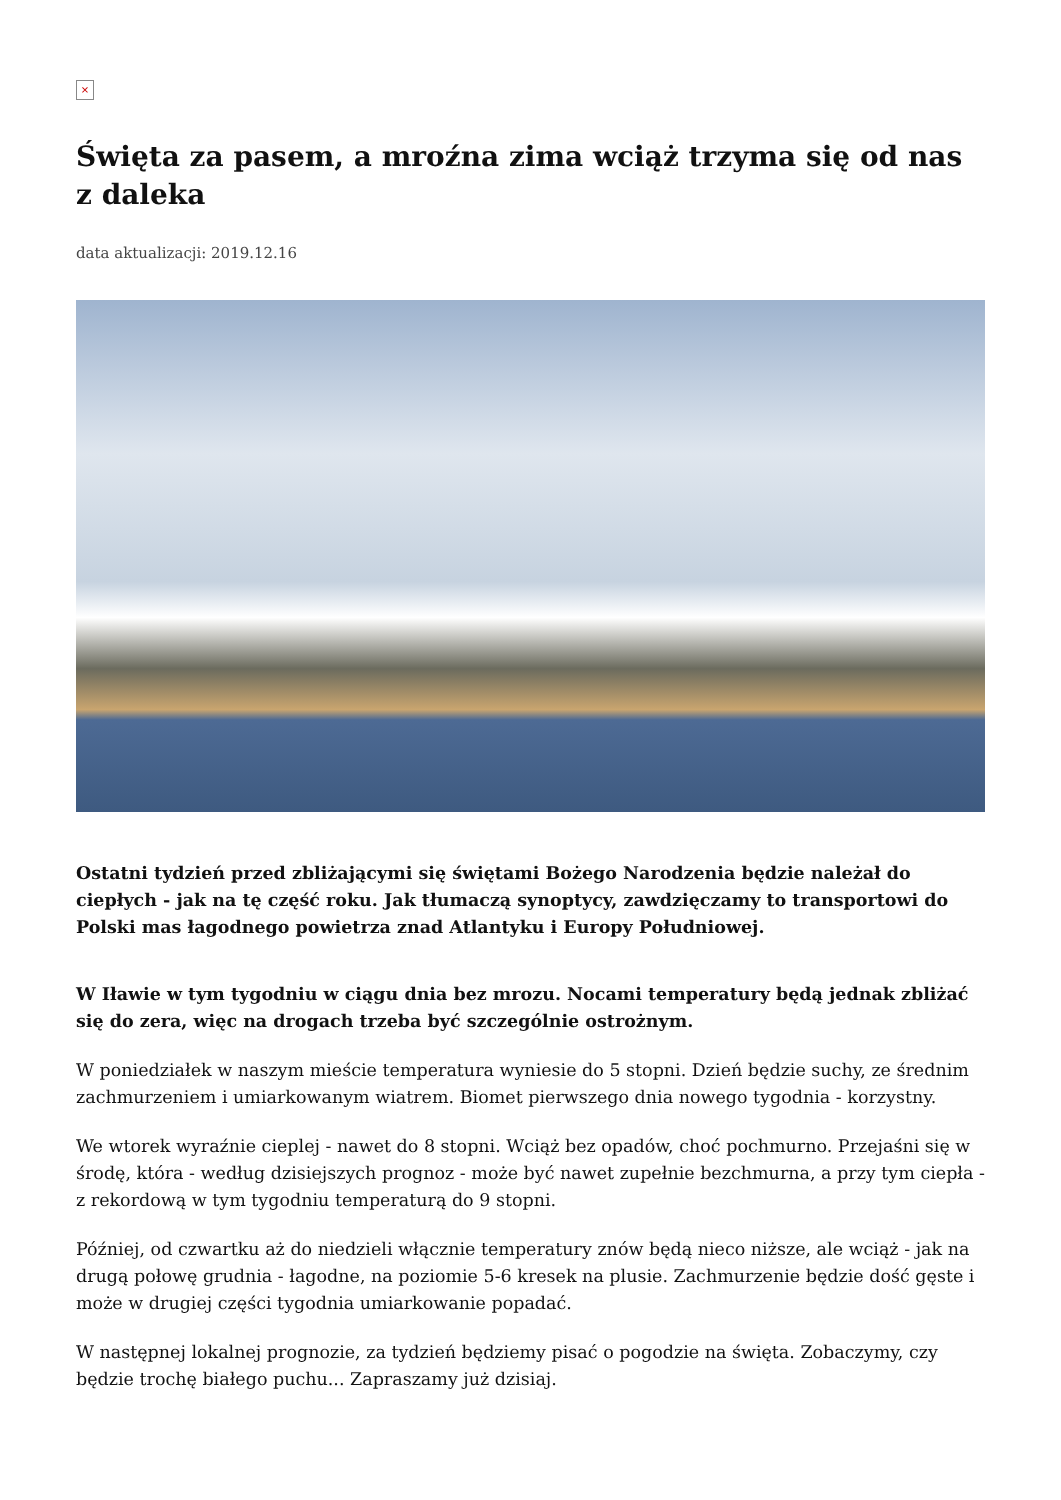×
Święta za pasem, a mroźna zima wciąż trzyma się od nas z daleka
data aktualizacji: 2019.12.16
Ostatni tydzień przed zbliżającymi się świętami Bożego Narodzenia będzie należał do ciepłych - jak na tę część roku. Jak tłumaczą synoptycy, zawdzięczamy to transportowi do Polski mas łagodnego powietrza znad Atlantyku i Europy Południowej.
W Iławie w tym tygodniu w ciągu dnia bez mrozu. Nocami temperatury będą jednak zbliżać się do zera, więc na drogach trzeba być szczególnie ostrożnym.
W poniedziałek w naszym mieście temperatura wyniesie do 5 stopni. Dzień będzie suchy, ze średnim zachmurzeniem i umiarkowanym wiatrem. Biomet pierwszego dnia nowego tygodnia - korzystny.
We wtorek wyraźnie cieplej - nawet do 8 stopni. Wciąż bez opadów, choć pochmurno. Przejaśni się w środę, która - według dzisiejszych prognoz - może być nawet zupełnie bezchmurna, a przy tym ciepła - z rekordową w tym tygodniu temperaturą do 9 stopni.
Później, od czwartku aż do niedzieli włącznie temperatury znów będą nieco niższe, ale wciąż - jak na drugą połowę grudnia - łagodne, na poziomie 5-6 kresek na plusie. Zachmurzenie będzie dość gęste i może w drugiej części tygodnia umiarkowanie popadać.
W następnej lokalnej prognozie, za tydzień będziemy pisać o pogodzie na święta. Zobaczymy, czy będzie trochę białego puchu... Zapraszamy już dzisiaj.